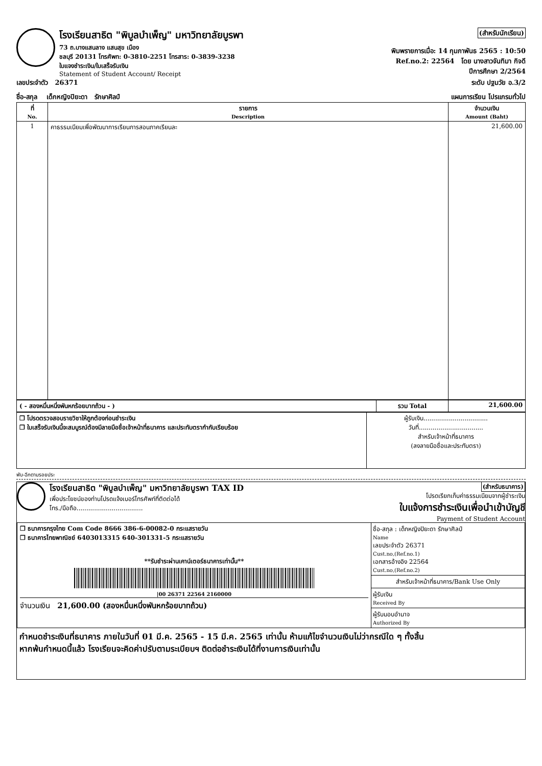โรงเรียนสาธิต "พิบูลบำเพ็ญ" มหาวิทยาลัยบูรพา
73 ถ.บางแสนลาง แสนสุข เมือง
ชลบุรี 20131 โทรศัพท: 0-3810-2251 โทรสาร: 0-3839-3238
ใบแจงชำระเงิน/ใบเสร็จรับเงิน
Statement of Student Account/ Receipt
(สำหรับนักเรียน)
พิมพรายการเมื่อ: 14 กุมภาพันธ 2565 : 10:50
Ref.no.2: 22564 โดย นางสาวจันทิมา กิจดี
ปีการศึกษา 2/2564
เลขประจำตัว 26371 ระดับ ปฐมวัย อ.3/2
ชื่อ-สกุล เด็กหญิงปิยะดา รักษาศิลป์ แผนการเรียน โปรแกรมทั่วไป
| ที่ No. | รายการ Description | จำนวนเงิน Amount (Baht) |
| --- | --- | --- |
| 1 | คาธรรมเนียมเพื่อพัฒนาการเรียนการสอนภาคเรียนละ | 21,600.00 |
| ( - สองหมื่นหนึ่งพันหกร้อยบาทถ้วน - ) | รวม Total | 21,600.00 |
| ❐ โปรดตรวจสอบรายวิชาให้ถูกต้องก่อนชำระเงิน ❐ ใบเสร็จรับเงินนี้จะสมบูรณ์ต้องมีลายมือชื่อเจ้าหน้าที่ธนาคาร และประทับตรากำกับเรียบร้อย | ผู้รับเงิน................................. วันที่................................. สำหรับเจ้าหน้าที่ธนาคาร (ลงลายมือชื่อและประทับตรา) |
พับ-ฉีกตามรอยประ
โรงเรียนสาธิต "พิบูลบำเพ็ญ" มหาวิทยาลัยบูรพา TAX ID
เพื่อประโยชน์ของท่านโปรดแจ้งเบอร์โทรศัพท์ที่ติดต่อได้
โทร./มือถือ..................................
(สำหรับธนาคาร)
โปรดเรียกเก็บค่าธรรมเนียมจากผู้ชำระเงิน
ใบแจ้งการชำระเงินเพื่อนำเข้าบัญชี
Payment of Student Account
| ❐ ธนาคารกรุงไทย Com Code 8666 386-6-00082-0 กระแสรายวัน ❐ ธนาคารไทยพาณิชย์ 6403013315 640-301331-5 กระแสรายวัน **รับชำระผ่านเคาน์เตอร์ธนาคารเท่านั้น** /00 26371 22564 2160000 จำนวนเงิน 21,600.00 (สองหมื่นหนึ่งพันหกร้อยบาทถ้วน) | ชื่อ-สกุล : เด็กหญิงปิยะดา รักษาศิลป์ Name เลขประจำตัว 26371 Cust.no,(Ref.no.1) เอกสารอ้างอิง 22564 Cust.no,(Ref.no.2) สำหรับเจ้าหน้าที่ธนาคาร/Bank Use Only ผู้รับเงิน Received By ผู้รับมอบอำนาจ Authorized By |
กำหนดชำระเงินที่ธนาคาร ภายในวันที่ 01 มี.ค. 2565 - 15 มี.ค. 2565 เท่านั้น ห้ามแก้ไขจำนวนเงินไม่ว่ากรณีใด ๆ ทั้งสิ้น
หากพ้นกำหนดนี้แล้ว โรงเรียนจะคิดค่าปรับตามระเบียบฯ ติดต่อชำระเงินได้ที่งานการเงินเท่านั้น